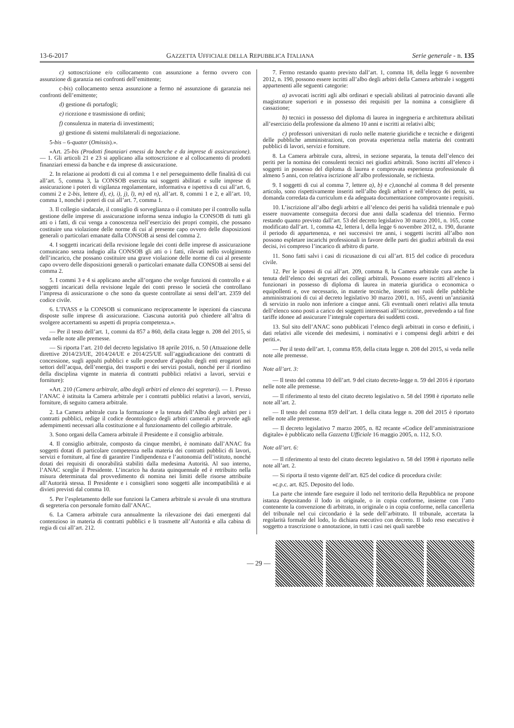13-6-2017 GAZZETTA UFFICIALE DELLA REPUBBLICA ITALIANA Serie generale - n. 135
c) sottoscrizione e/o collocamento con assunzione a fermo ovvero con assunzione di garanzia nei confronti dell’emittente;
c-bis) collocamento senza assunzione a fermo né assunzione di garanzia nei confronti dell’emittente;
d) gestione di portafogli;
e) ricezione e trasmissione di ordini;
f) consulenza in materia di investimenti;
g) gestione di sistemi multilaterali di negoziazione.
5-bis – 6-quater (Omissis).».
«Art. 25-bis (Prodotti finanziari emessi da banche e da imprese di assicurazione). — 1. Gli articoli 21 e 23 si applicano alla sottoscrizione e al collocamento di prodotti finanziari emessi da banche e da imprese di assicurazione.
2. In relazione ai prodotti di cui al comma 1 e nel perseguimento delle finalità di cui all’art. 5, comma 3, la CONSOB esercita sui soggetti abilitati e sulle imprese di assicurazione i poteri di vigilanza regolamentare, informativa e ispettiva di cui all’art. 6, commi 2 e 2-bis, lettere d), e), i), j), l), m) ed n), all’art. 8, commi 1 e 2, e all’art. 10, comma 1, nonché i poteri di cui all’art. 7, comma 1.
3. Il collegio sindacale, il consiglio di sorveglianza o il comitato per il controllo sulla gestione delle imprese di assicurazione informa senza indugio la CONSOB di tutti gli atti o i fatti, di cui venga a conoscenza nell’esercizio dei propri compiti, che possano costituire una violazione delle norme di cui al presente capo ovvero delle disposizioni generali o particolari emanate dalla CONSOB ai sensi del comma 2.
4. I soggetti incaricati della revisione legale dei conti delle imprese di assicurazione comunicano senza indugio alla CONSOB gli atti o i fatti, rilevati nello svolgimento dell’incarico, che possano costituire una grave violazione delle norme di cui al presente capo ovvero delle disposizioni generali o particolari emanate dalla CONSOB ai sensi del comma 2.
5. I commi 3 e 4 si applicano anche all’organo che svolge funzioni di controllo e ai soggetti incaricati della revisione legale dei conti presso le società che controllano l’impresa di assicurazione o che sono da queste controllate ai sensi dell’art. 2359 del codice civile.
6. L’IVASS e la CONSOB si comunicano reciprocamente le ispezioni da ciascuna disposte sulle imprese di assicurazione. Ciascuna autorità può chiedere all’altra di svolgere accertamenti su aspetti di propria competenza.».
— Per il testo dell’art. 1, commi da 857 a 860, della citata legge n. 208 del 2015, si veda nelle note alle premesse.
— Si riporta l’art. 210 del decreto legislativo 18 aprile 2016, n. 50 (Attuazione delle direttive 2014/23/UE, 2014/24/UE e 2014/25/UE sull’aggiudicazione dei contratti di concessione, sugli appalti pubblici e sulle procedure d’appalto degli enti erogatori nei settori dell’acqua, dell’energia, dei trasporti e dei servizi postali, nonché per il riordino della disciplina vigente in materia di contratti pubblici relativi a lavori, servizi e forniture):
«Art. 210 (Camera arbitrale, albo degli arbitri ed elenco dei segretari). — 1. Presso l’ANAC è istituita la Camera arbitrale per i contratti pubblici relativi a lavori, servizi, forniture, di seguito camera arbitrale.
2. La Camera arbitrale cura la formazione e la tenuta dell’Albo degli arbitri per i contratti pubblici, redige il codice deontologico degli arbitri camerali e provvede agli adempimenti necessari alla costituzione e al funzionamento del collegio arbitrale.
3. Sono organi della Camera arbitrale il Presidente e il consiglio arbitrale.
4. Il consiglio arbitrale, composto da cinque membri, è nominato dall’ANAC fra soggetti dotati di particolare competenza nella materia dei contratti pubblici di lavori, servizi e forniture, al fine di garantire l’indipendenza e l’autonomia dell’istituto, nonché dotati dei requisiti di onorabilità stabiliti dalla medesima Autorità. Al suo interno, l’ANAC sceglie il Presidente. L’incarico ha durata quinquennale ed è retribuito nella misura determinata dal provvedimento di nomina nei limiti delle risorse attribuite all’Autorità stessa. Il Presidente e i consiglieri sono soggetti alle incompatibilità e ai divieti previsti dal comma 10.
5. Per l’espletamento delle sue funzioni la Camera arbitrale si avvale di una struttura di segreteria con personale fornito dall’ANAC.
6. La Camera arbitrale cura annualmente la rilevazione dei dati emergenti dal contenzioso in materia di contratti pubblici e li trasmette all’Autorità e alla cabina di regia di cui all’art. 212.
7. Fermo restando quanto previsto dall’art. 1, comma 18, della legge 6 novembre 2012, n. 190, possono essere iscritti all’albo degli arbitri della Camera arbitrale i soggetti appartenenti alle seguenti categorie:
a) avvocati iscritti agli albi ordinari e speciali abilitati al patrocinio davanti alle magistrature superiori e in possesso dei requisiti per la nomina a consigliere di cassazione;
b) tecnici in possesso del diploma di laurea in ingegneria e architettura abilitati all’esercizio della professione da almeno 10 anni e iscritti ai relativi albi;
c) professori universitari di ruolo nelle materie giuridiche e tecniche e dirigenti delle pubbliche amministrazioni, con provata esperienza nella materia dei contratti pubblici di lavori, servizi e forniture.
8. La Camera arbitrale cura, altresì, in sezione separata, la tenuta dell’elenco dei periti per la nomina dei consulenti tecnici nei giudizi arbitrali. Sono iscritti all’elenco i soggetti in possesso del diploma di laurea e comprovata esperienza professionale di almeno 5 anni, con relativa iscrizione all’albo professionale, se richiesta.
9. I soggetti di cui al comma 7, lettere a), b) e c),nonché al comma 8 del presente articolo, sono rispettivamente inseriti nell’albo degli arbitri e nell’elenco dei periti, su domanda corredata da curriculum e da adeguata documentazione comprovante i requisiti.
10. L’iscrizione all’albo degli arbitri e all’elenco dei periti ha validità triennale e può essere nuovamente conseguita decorsi due anni dalla scadenza del triennio. Fermo restando quanto previsto dall’art. 53 del decreto legislativo 30 marzo 2001, n. 165, come modificato dall’art. 1, comma 42, lettera l, della legge 6 novembre 2012, n. 190, durante il periodo di appartenenza, e nei successivi tre anni, i soggetti iscritti all’albo non possono espletare incarichi professionali in favore delle parti dei giudizi arbitrali da essi decisi, ivi compreso l’incarico di arbitro di parte.
11. Sono fatti salvi i casi di ricusazione di cui all’art. 815 del codice di procedura civile.
12. Per le ipotesi di cui all’art. 209, comma 8, la Camera arbitrale cura anche la tenuta dell’elenco dei segretari dei collegi arbitrali. Possono essere iscritti all’elenco i funzionari in possesso di diploma di laurea in materia giuridica o economica o equipollenti e, ove necessario, in materie tecniche, inseriti nei ruoli delle pubbliche amministrazioni di cui al decreto legislativo 30 marzo 2001, n. 165, aventi un’anzianità di servizio in ruolo non inferiore a cinque anni. Gli eventuali oneri relativi alla tenuta dell’elenco sono posti a carico dei soggetti interessati all’iscrizione, prevedendo a tal fine tariffe idonee ad assicurare l’integrale copertura dei suddetti costi.
13. Sul sito dell’ANAC sono pubblicati l’elenco degli arbitrati in corso e definiti, i dati relativi alle vicende dei medesimi, i nominativi e i compensi degli arbitri e dei periti.».
— Per il testo dell’art. 1, comma 859, della citata legge n. 208 del 2015, si veda nelle note alle premesse.
Note all’art. 3:
— Il testo del comma 10 dell’art. 9 del citato decreto-legge n. 59 del 2016 è riportato nelle note alle premesse.
— Il riferimento al testo del citato decreto legislativo n. 58 del 1998 è riportato nelle note all’art. 2.
— Il testo del comma 859 dell’art. 1 della citata legge n. 208 del 2015 è riportato nelle note alle premesse.
— Il decreto legislativo 7 marzo 2005, n. 82 recante «Codice dell’amministrazione digitale» è pubblicato nella Gazzetta Ufficiale 16 maggio 2005, n. 112, S.O.
Note all’art. 6:
— Il riferimento al testo del citato decreto legislativo n. 58 del 1998 è riportato nelle note all’art. 2.
— Si riporta il testo vigente dell’art. 825 del codice di procedura civile:
«c.p.c. art. 825. Deposito del lodo.
La parte che intende fare eseguire il lodo nel territorio della Repubblica ne propone istanza depositando il lodo in originale, o in copia conforme, insieme con l’atto contenente la convenzione di arbitrato, in originale o in copia conforme, nella cancelleria del tribunale nel cui circondario è la sede dell’arbitrato. Il tribunale, accertata la regolarità formale del lodo, lo dichiara esecutivo con decreto. Il lodo reso esecutivo è soggetto a trascrizione o annotazione, in tutti i casi nei quali sarebbe
— 29 —